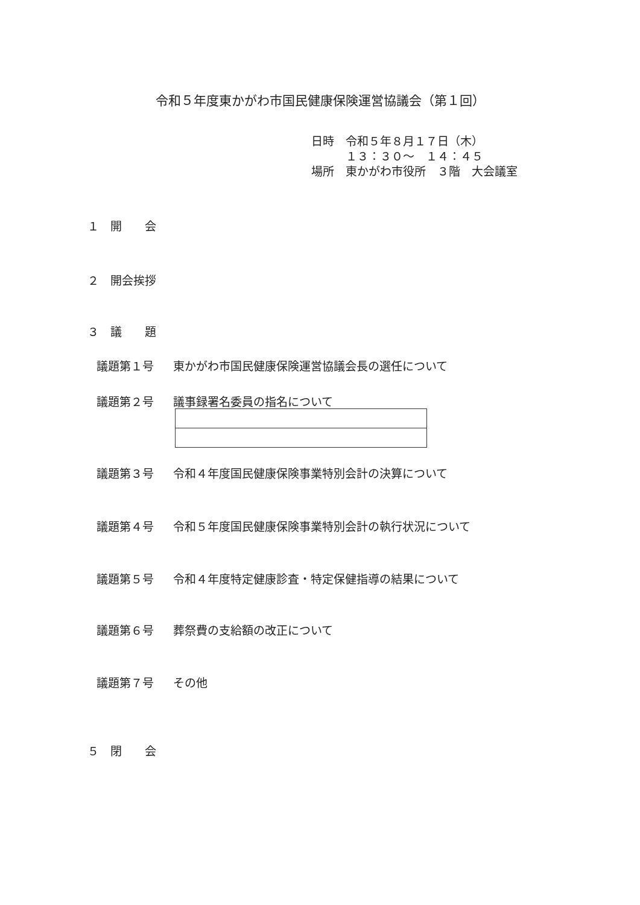令和５年度東かがわ市国民健康保険運営協議会（第１回）
日時　令和５年８月１７日（木）
　　　１３：３０～　１４：４５
場所　東かがわ市役所　３階　大会議室
１　開　　会
２　開会挨拶
３　議　　題
議題第１号 東かがわ市国民健康保険運営協議会長の選任について
議題第２号 議事録署名委員の指名について
議題第３号 令和４年度国民健康保険事業特別会計の決算について
議題第４号 令和５年度国民健康保険事業特別会計の執行状況について
議題第５号 令和４年度特定健康診査・特定保健指導の結果について
議題第６号 葬祭費の支給額の改正について
議題第７号 その他
５　閉　　会